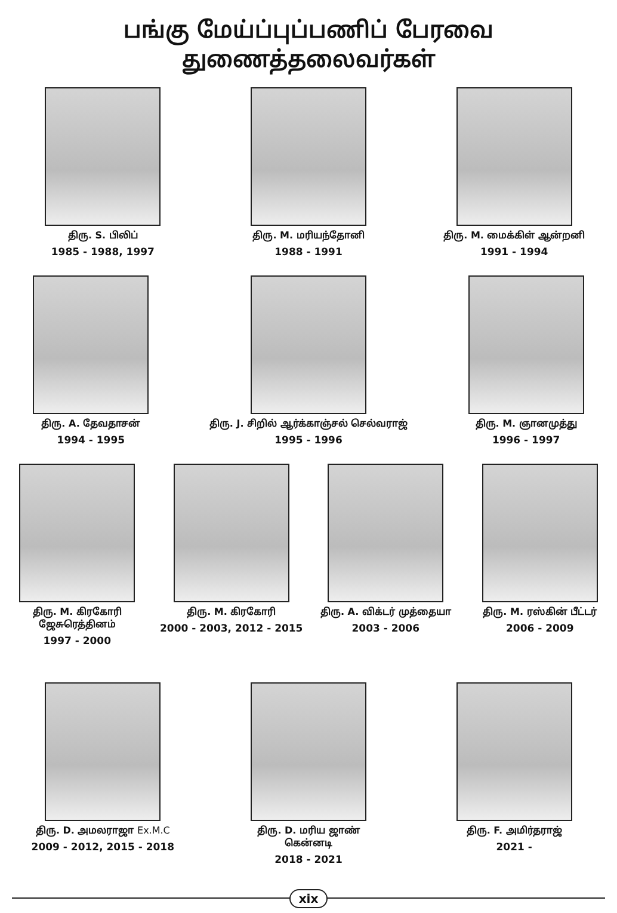பங்கு மேய்ப்புப்பணிப் பேரவை துணைத்தலைவர்கள்
திரு. S. பிலிப்
1985 - 1988, 1997
திரு. M. மரியந்தோனி
1988 - 1991
திரு. M. மைக்கிள் ஆன்றனி
1991 - 1994
திரு. A. தேவதாசன்
1994 - 1995
திரு. J. சிறில் ஆர்க்காஞ்சல் செல்வராஜ்
1995 - 1996
திரு. M. ஞானமுத்து
1996 - 1997
திரு. M. கிரகோரி ஜேசுரெத்தினம்
1997 - 2000
திரு. M. கிரகோரி
2000 - 2003, 2012 - 2015
திரு. A. விக்டர் முத்தையா
2003 - 2006
திரு. M. ரஸ்கின் பீட்டர்
2006 - 2009
திரு. D. அமலராஜா Ex.M.C
2009 - 2012, 2015 - 2018
திரு. D. மரிய ஜாண் கென்னடி
2018 - 2021
திரு. F. அமிர்தராஜ்
2021 -
xix